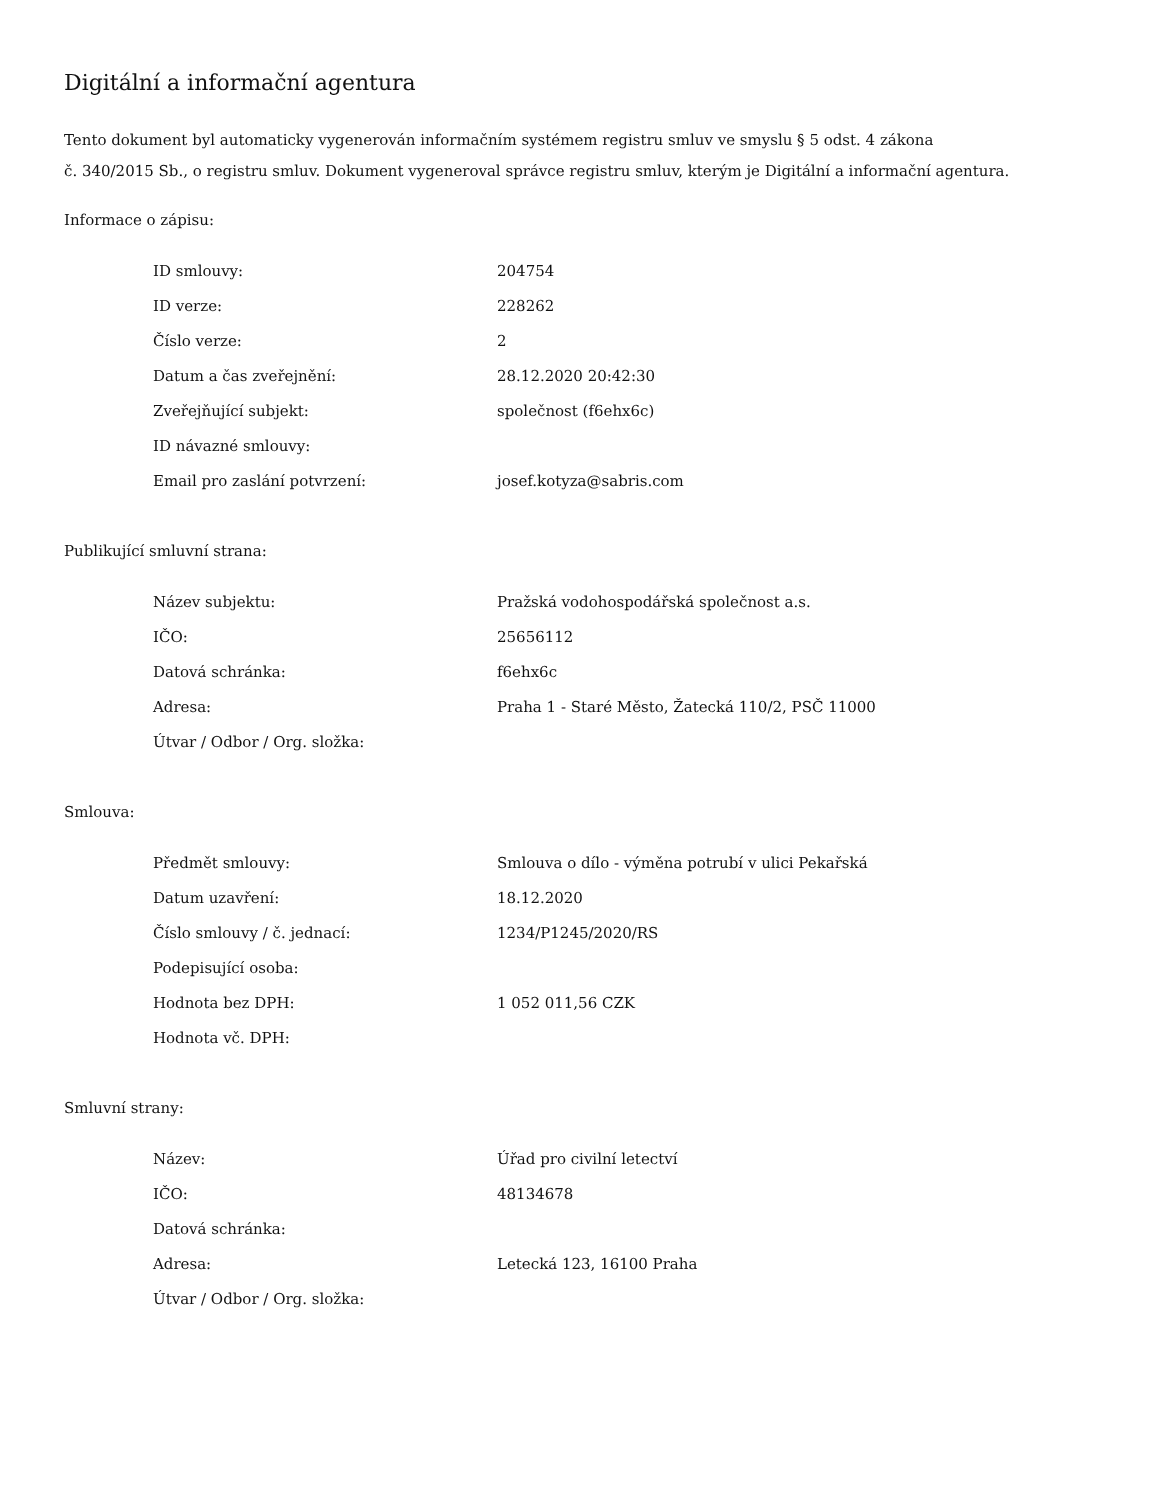Digitální a informační agentura
Tento dokument byl automaticky vygenerován informačním systémem registru smluv ve smyslu § 5 odst. 4 zákona
č. 340/2015 Sb., o registru smluv. Dokument vygeneroval správce registru smluv, kterým je Digitální a informační agentura.
Informace o zápisu:
| ID smlouvy: | 204754 |
| ID verze: | 228262 |
| Číslo verze: | 2 |
| Datum a čas zveřejnění: | 28.12.2020 20:42:30 |
| Zveřejňující subjekt: | společnost (f6ehx6c) |
| ID návazné smlouvy: | |
| Email pro zaslání potvrzení: | josef.kotyza@sabris.com |
Publikující smluvní strana:
| Název subjektu: | Pražská vodohospodářská společnost a.s. |
| IČO: | 25656112 |
| Datová schránka: | f6ehx6c |
| Adresa: | Praha 1 - Staré Město, Žatecká 110/2, PSČ 11000 |
| Útvar / Odbor / Org. složka: | |
Smlouva:
| Předmět smlouvy: | Smlouva o dílo - výměna potrubí v ulici Pekařská |
| Datum uzavření: | 18.12.2020 |
| Číslo smlouvy / č. jednací: | 1234/P1245/2020/RS |
| Podepisující osoba: | |
| Hodnota bez DPH: | 1 052 011,56 CZK |
| Hodnota vč. DPH: | |
Smluvní strany:
| Název: | Úřad pro civilní letectví |
| IČO: | 48134678 |
| Datová schránka: | |
| Adresa: | Letecká 123, 16100 Praha |
| Útvar / Odbor / Org. složka: | |